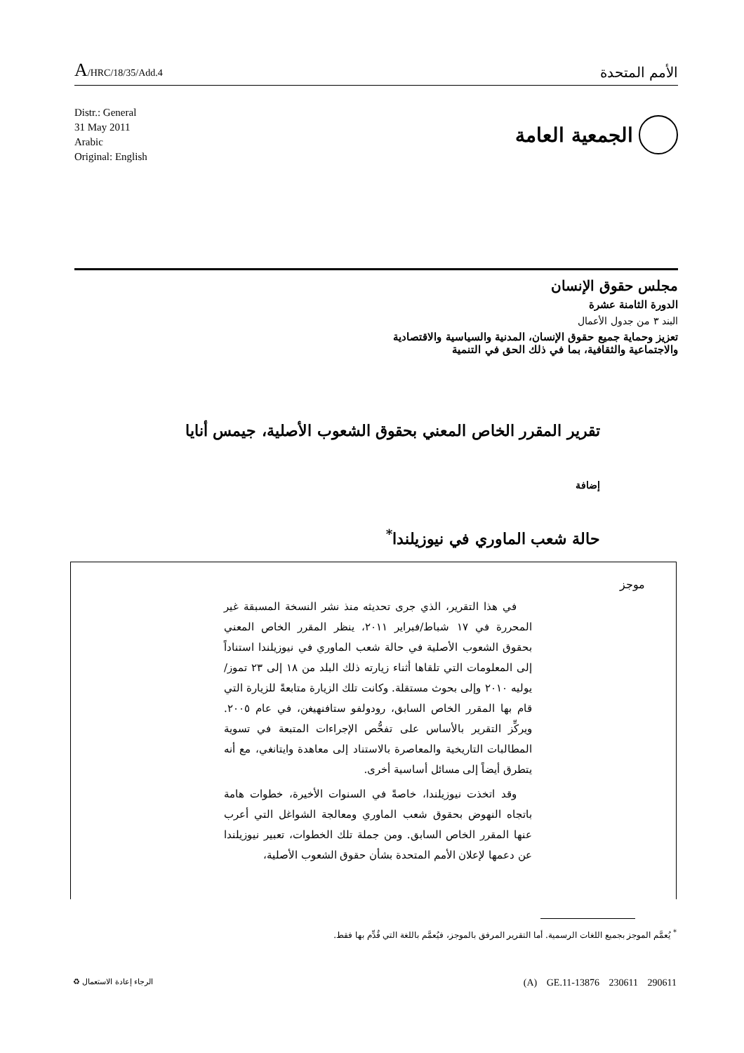A/HRC/18/35/Add.4
الأمم المتحدة
Distr.: General
31 May 2011
Arabic
Original: English
الجمعية العامة
مجلس حقوق الإنسان
الدورة الثامنة عشرة
البند ٣ من جدول الأعمال
تعزيز وحماية جميع حقوق الإنسان، المدنية والسياسية والاقتصادية
والاجتماعية والثقافية، بما في ذلك الحق في التنمية
تقرير المقرر الخاص المعني بحقوق الشعوب الأصلية، جيمس أنايا
إضافة
حالة شعب الماوري في نيوزيلندا<sup>*</sup>
موجز
في هذا التقرير، الذي جرى تحديثه منذ نشر النسخة المسبقة غير المحررة في ١٧ شباط/فبراير ٢٠١١، ينظر المقرر الخاص المعني بحقوق الشعوب الأصلية في حالة شعب الماوري في نيوزيلندا استناداً إلى المعلومات التي تلقاها أثناء زيارته ذلك البلد من ١٨ إلى ٢٣ تموز/يوليه ٢٠١٠ وإلى بحوث مستقلة. وكانت تلك الزيارة متابعةً للزيارة التي قام بها المقرر الخاص السابق، رودولفو ستافنهيغن، في عام ٢٠٠٥. ويركِّز التقرير بالأساس على تفحُّص الإجراءات المتبعة في تسوية المطالبات التاريخية والمعاصرة بالاستناد إلى معاهدة وايتانغي، مع أنه يتطرق أيضاً إلى مسائل أساسية أخرى.
وقد اتخذت نيوزيلندا، خاصةً في السنوات الأخيرة، خطوات هامة باتجاه النهوض بحقوق شعب الماوري ومعالجة الشواغل التي أعرب عنها المقرر الخاص السابق. ومن جملة تلك الخطوات، تعبير نيوزيلندا عن دعمها لإعلان الأمم المتحدة بشأن حقوق الشعوب الأصلية،
<sup>*</sup> يُعمَّم الموجز بجميع اللغات الرسمية. أما التقرير المرفق بالموجز، فيُعمَّم باللغة التي قُدِّم بها فقط.
(A) GE.11-13876 230611 290611 الرجاء إعادة الاستعمال ♻